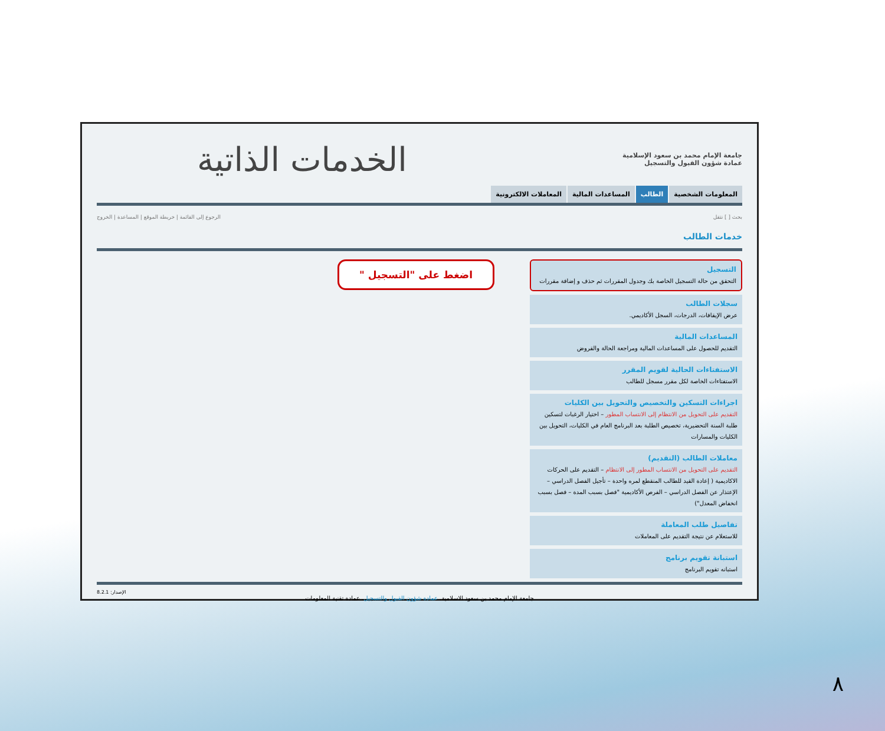جامعة الإمام محمد بن سعود الإسلامية
عمادة شؤون القبول والتسجيل
الخدمات الذاتية
المعلومات الشخصية الطالب المساعدات المالية المعاملات الالكترونية
بحث [ ] نتقل الرجوع إلى القائمة | خريطة الموقع | المساعدة | الخروج
خدمات الطالب
التسجيل
التحقق من حالة التسجيل الخاصة بك وجدول المقررات ثم حذف و إضافة مقررات
سجلات الطالب
عرض الإيقافات، الدرجات، السجل الأكاديمي.
المساعدات المالية
التقديم للحصول على المساعدات المالية ومراجعة الحالة والقروض
الاستفتاءات الحالية لقويم المقرر
الاستفتاءات الخاصة لكل مقرر مسجل للطالب
اجراءات التسكين والتخصيص والتحويل بين الكليات
التقديم على التحويل من الانتظام إلى الانتساب المطور – اختيار الرغبات لتسكين طلبة السنة التحضيرية، تخصيص الطلبة بعد البرنامج العام في الكليات، التحويل بين الكليات والمسارات
معاملات الطالب (التقديم)
التقديم على التحويل من الانتساب المطور إلى الانتظام – التقديم على الحركات الاكاديمية ( إعادة القيد للطالب المنقطع لمره واحدة – تأجيل الفصل الدراسي – الإعتذار عن الفصل الدراسي – الفرص الأكاديمية "فصل بسبب المدة – فصل بسبب انخفاض المعدل")
تفاصيل طلب المعاملة
للاستعلام عن نتيجة التقديم على المعاملات
استبانة تقويم برنامج
استبانه تقويم البرنامج
اضغط على "التسجيل "
الإصدار: 8.2.1
جامعة الإمام محمد بن سعود الاسلامية. عمادة شؤون القبول والتسجيل. عمادة تقنية المعلومات
٨